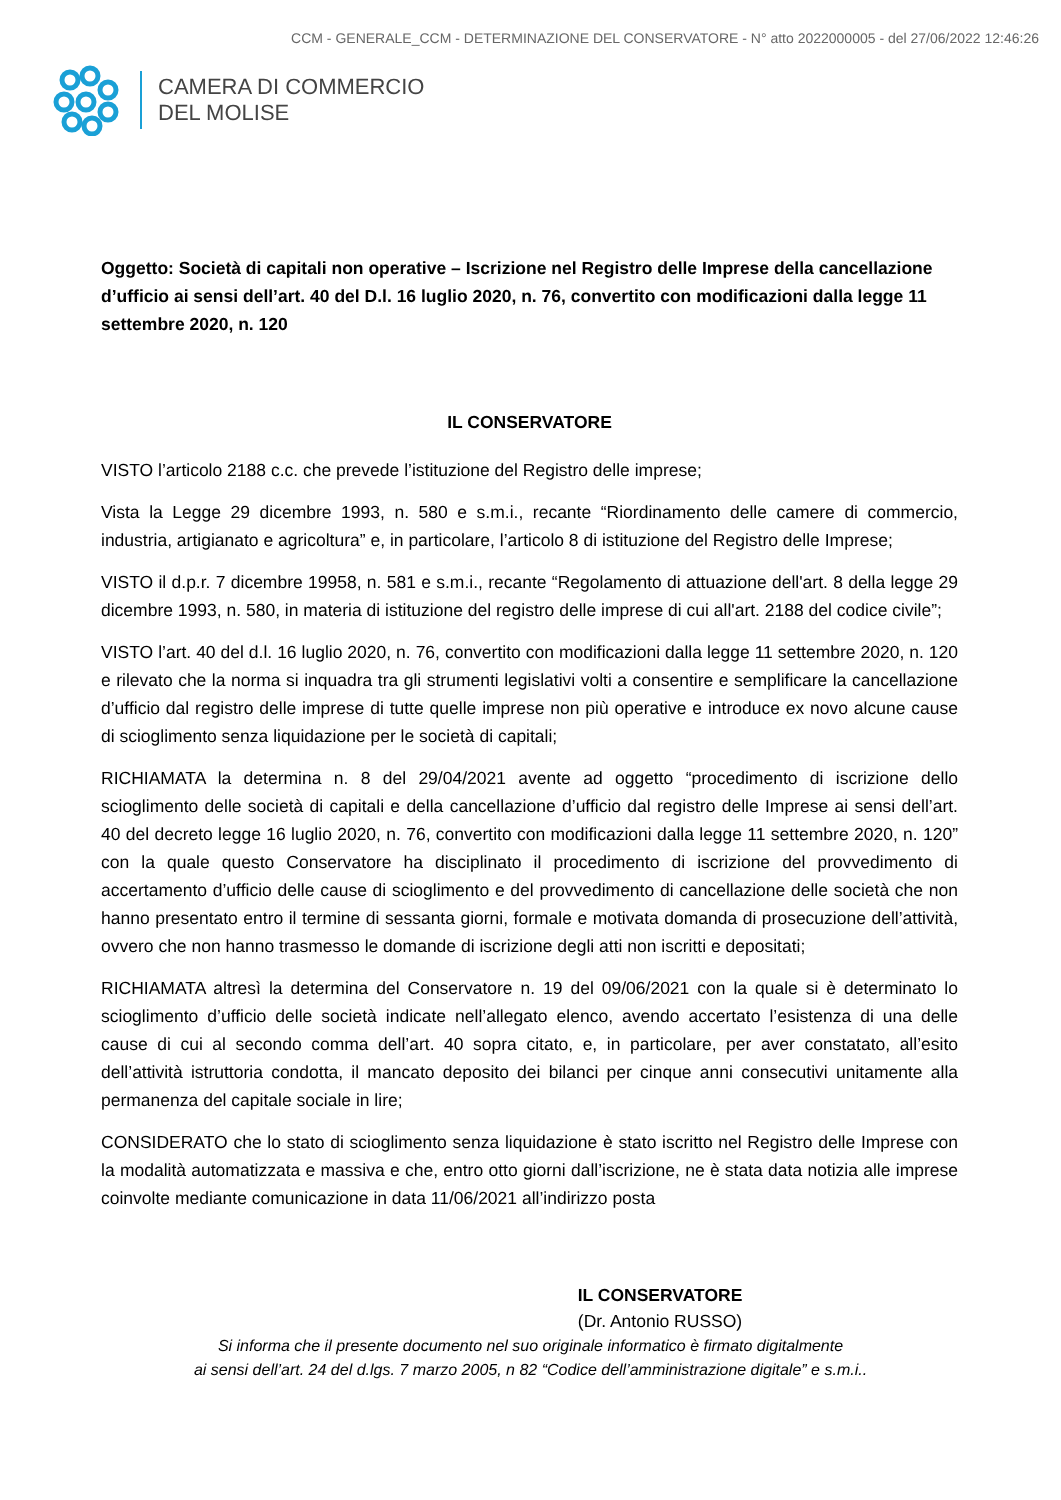CCM - GENERALE_CCM - DETERMINAZIONE DEL CONSERVATORE - N° atto 2022000005 - del 27/06/2022 12:46:26
CAMERA DI COMMERCIO
DEL MOLISE
Oggetto: Società di capitali non operative – Iscrizione nel Registro delle Imprese della cancellazione d’ufficio ai sensi dell’art. 40 del D.l. 16 luglio 2020, n. 76, convertito con modificazioni dalla legge 11 settembre 2020, n. 120
IL CONSERVATORE
VISTO l’articolo 2188 c.c. che prevede l’istituzione del Registro delle imprese;
Vista la Legge 29 dicembre 1993, n. 580 e s.m.i., recante “Riordinamento delle camere di commercio, industria, artigianato e agricoltura” e, in particolare, l’articolo 8 di istituzione del Registro delle Imprese;
VISTO il d.p.r. 7 dicembre 19958, n. 581 e s.m.i., recante “Regolamento di attuazione dell'art. 8 della legge 29 dicembre 1993, n. 580, in materia di istituzione del registro delle imprese di cui all'art. 2188 del codice civile”;
VISTO l’art. 40 del d.l. 16 luglio 2020, n. 76, convertito con modificazioni dalla legge 11 settembre 2020, n. 120 e rilevato che la norma si inquadra tra gli strumenti legislativi volti a consentire e semplificare la cancellazione d’ufficio dal registro delle imprese di tutte quelle imprese non più operative e introduce ex novo alcune cause di scioglimento senza liquidazione per le società di capitali;
RICHIAMATA la determina n. 8 del 29/04/2021 avente ad oggetto “procedimento di iscrizione dello scioglimento delle società di capitali e della cancellazione d’ufficio dal registro delle Imprese ai sensi dell’art. 40 del decreto legge 16 luglio 2020, n. 76, convertito con modificazioni dalla legge 11 settembre 2020, n. 120” con la quale questo Conservatore ha disciplinato il procedimento di iscrizione del provvedimento di accertamento d’ufficio delle cause di scioglimento e del provvedimento di cancellazione delle società che non hanno presentato entro il termine di sessanta giorni, formale e motivata domanda di prosecuzione dell’attività, ovvero che non hanno trasmesso le domande di iscrizione degli atti non iscritti e depositati;
RICHIAMATA altresì la determina del Conservatore n. 19 del 09/06/2021 con la quale si è determinato lo scioglimento d’ufficio delle società indicate nell’allegato elenco, avendo accertato l’esistenza di una delle cause di cui al secondo comma dell’art. 40 sopra citato, e, in particolare, per aver constatato, all’esito dell’attività istruttoria condotta, il mancato deposito dei bilanci per cinque anni consecutivi unitamente alla permanenza del capitale sociale in lire;
CONSIDERATO che lo stato di scioglimento senza liquidazione è stato iscritto nel Registro delle Imprese con la modalità automatizzata e massiva e che, entro otto giorni dall’iscrizione, ne è stata data notizia alle imprese coinvolte mediante comunicazione in data 11/06/2021 all’indirizzo posta
IL CONSERVATORE
(Dr. Antonio RUSSO)
Si informa che il presente documento nel suo originale informatico è firmato digitalmente
ai sensi dell’art. 24 del d.lgs. 7 marzo 2005, n 82 “Codice dell’amministrazione digitale” e s.m.i..